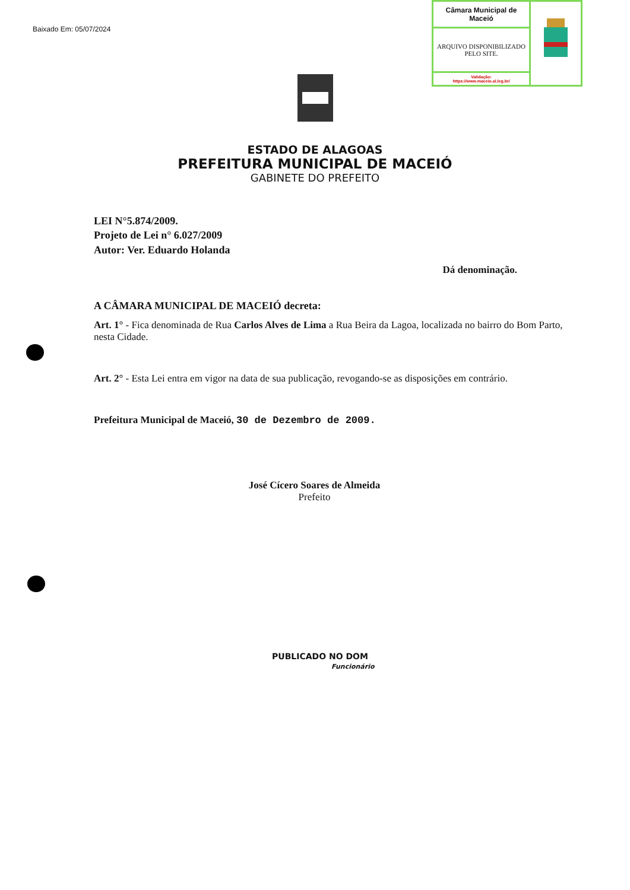Baixado Em: 05/07/2024
| Câmara Municipal de Maceió | |
| ARQUIVO DISPONIBILIZADO PELO SITE. | |
| Validação: https://www.maceio.al.leg.br/ | |
ESTADO DE ALAGOAS
PREFEITURA MUNICIPAL DE MACEIÓ
GABINETE DO PREFEITO
LEI N°5.874/2009.
Projeto de Lei n° 6.027/2009
Autor: Ver. Eduardo Holanda
Dá denominação.
A CÂMARA MUNICIPAL DE MACEIÓ decreta:
Art. 1° - Fica denominada de Rua Carlos Alves de Lima a Rua Beira da Lagoa, localizada no bairro do Bom Parto, nesta Cidade.
Art. 2° - Esta Lei entra em vigor na data de sua publicação, revogando-se as disposições em contrário.
Prefeitura Municipal de Maceió, 30 de Dezembro de 2009.
José Cícero Soares de Almeida
Prefeito
PUBLICADO NO DOM
Funcionário